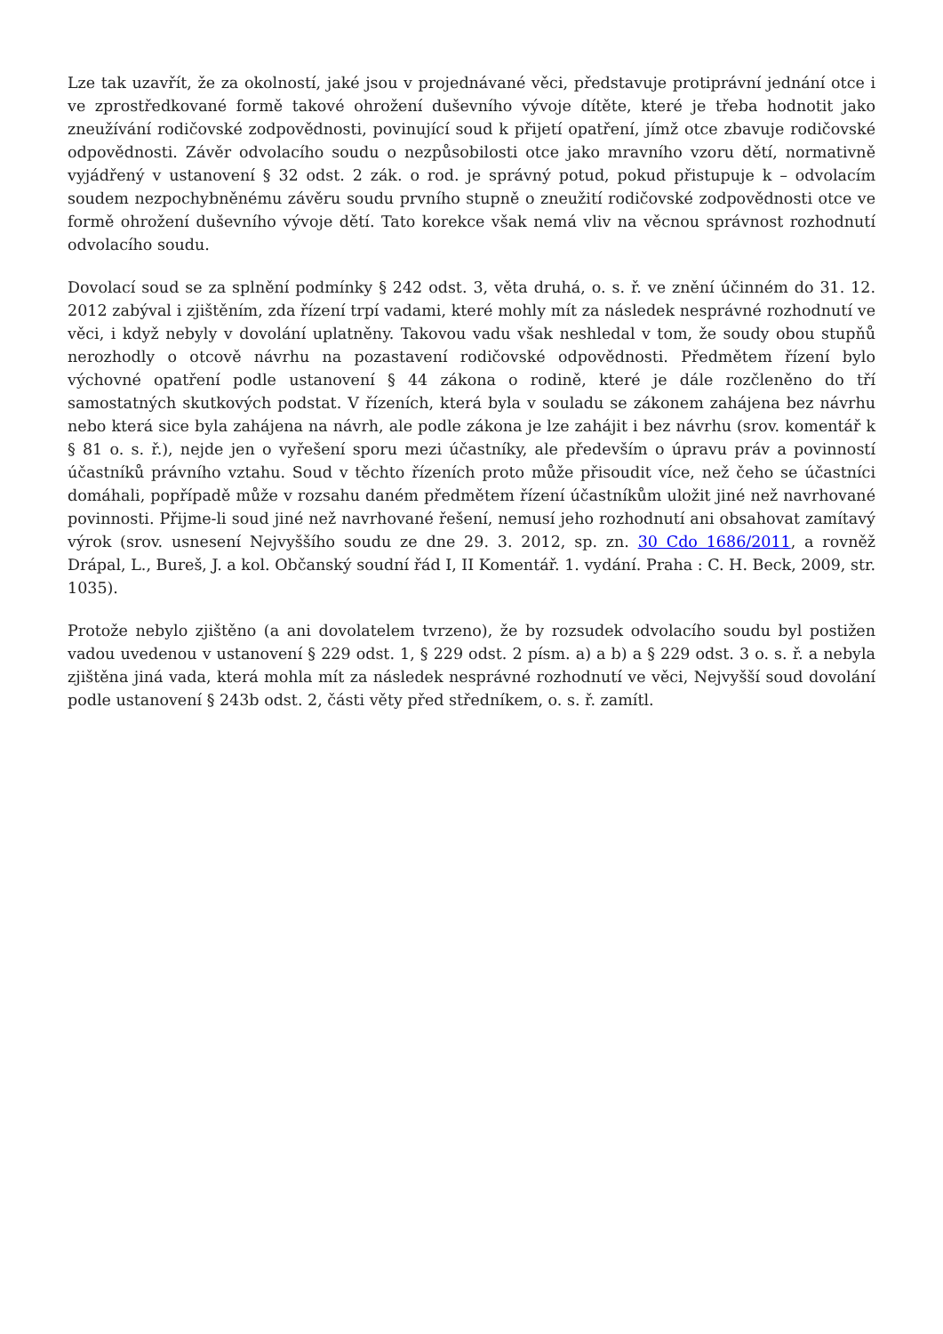Lze tak uzavřít, že za okolností, jaké jsou v projednávané věci, představuje protiprávní jednání otce i ve zprostředkované formě takové ohrožení duševního vývoje dítěte, které je třeba hodnotit jako zneužívání rodičovské zodpovědnosti, povinující soud k přijetí opatření, jímž otce zbavuje rodičovské odpovědnosti. Závěr odvolacího soudu o nezpůsobilosti otce jako mravního vzoru dětí, normativně vyjádřený v ustanovení § 32 odst. 2 zák. o rod. je správný potud, pokud přistupuje k – odvolacím soudem nezpochybněnému závěru soudu prvního stupně o zneužití rodičovské zodpovědnosti otce ve formě ohrožení duševního vývoje dětí. Tato korekce však nemá vliv na věcnou správnost rozhodnutí odvolacího soudu.
Dovolací soud se za splnění podmínky § 242 odst. 3, věta druhá, o. s. ř. ve znění účinném do 31. 12. 2012 zabýval i zjištěním, zda řízení trpí vadami, které mohly mít za následek nesprávné rozhodnutí ve věci, i když nebyly v dovolání uplatněny. Takovou vadu však neshledal v tom, že soudy obou stupňů nerozhodly o otcově návrhu na pozastavení rodičovské odpovědnosti. Předmětem řízení bylo výchovné opatření podle ustanovení § 44 zákona o rodině, které je dále rozčleněno do tří samostatných skutkových podstat. V řízeních, která byla v souladu se zákonem zahájena bez návrhu nebo která sice byla zahájena na návrh, ale podle zákona je lze zahájit i bez návrhu (srov. komentář k § 81 o. s. ř.), nejde jen o vyřešení sporu mezi účastníky, ale především o úpravu práv a povinností účastníků právního vztahu. Soud v těchto řízeních proto může přisoudit více, než čeho se účastníci domáhali, popřípadě může v rozsahu daném předmětem řízení účastníkům uložit jiné než navrhované povinnosti. Přijme-li soud jiné než navrhované řešení, nemusí jeho rozhodnutí ani obsahovat zamítavý výrok (srov. usnesení Nejvyššího soudu ze dne 29. 3. 2012, sp. zn. 30 Cdo 1686/2011, a rovněž Drápal, L., Bureš, J. a kol. Občanský soudní řád I, II Komentář. 1. vydání. Praha : C. H. Beck, 2009, str. 1035).
Protože nebylo zjištěno (a ani dovolatelem tvrzeno), že by rozsudek odvolacího soudu byl postižen vadou uvedenou v ustanovení § 229 odst. 1, § 229 odst. 2 písm. a) a b) a § 229 odst. 3 o. s. ř. a nebyla zjištěna jiná vada, která mohla mít za následek nesprávné rozhodnutí ve věci, Nejvyšší soud dovolání podle ustanovení § 243b odst. 2, části věty před středníkem, o. s. ř. zamítl.